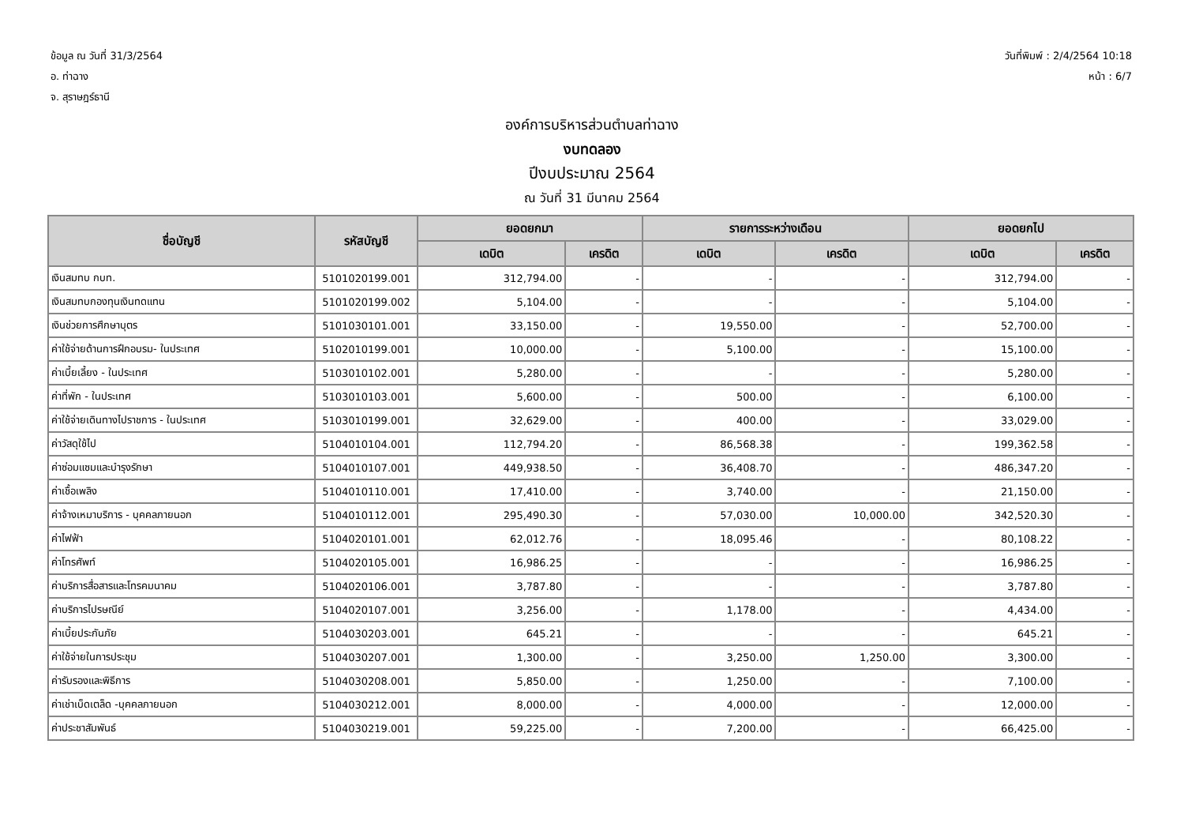ข้อมูล ณ วันที่ 31/3/2564
อ. ท่าฉาง
จ. สุราษฎร์ธานี
วันที่พิมพ์ : 2/4/2564 10:18
หน้า : 6/7
องค์การบริหารส่วนตำบลท่าฉาง
งบทดลอง
ปีงบประมาณ 2564
ณ วันที่ 31 มีนาคม 2564
| ชื่อบัญชี | รหัสบัญชี | ยอดยกมา | | รายการระหว่างเดือน | | ยอดยกไป | |
| --- | --- | --- | --- | --- | --- | --- | --- |
| | | เดบิต | เครดิต | เดบิต | เครดิต | เดบิต | เครดิต |
| เงินสมทบ กบท. | 5101020199.001 | 312,794.00 | - | - | - | 312,794.00 | - |
| เงินสมทบกองทุนเงินทดแทน | 5101020199.002 | 5,104.00 | - | - | - | 5,104.00 | - |
| เงินช่วยการศึกษาบุตร | 5101030101.001 | 33,150.00 | - | 19,550.00 | - | 52,700.00 | - |
| ค่าใช้จ่ายด้านการฝึกอบรม- ในประเทศ | 5102010199.001 | 10,000.00 | - | 5,100.00 | - | 15,100.00 | - |
| ค่าเบี้ยเลี้ยง - ในประเทศ | 5103010102.001 | 5,280.00 | - | - | - | 5,280.00 | - |
| ค่าที่พัก - ในประเทศ | 5103010103.001 | 5,600.00 | - | 500.00 | - | 6,100.00 | - |
| ค่าใช้จ่ายเดินทางไปราชการ - ในประเทศ | 5103010199.001 | 32,629.00 | - | 400.00 | - | 33,029.00 | - |
| ค่าวัสดุใช้ไป | 5104010104.001 | 112,794.20 | - | 86,568.38 | - | 199,362.58 | - |
| ค่าซ่อมแซมและบำรุงรักษา | 5104010107.001 | 449,938.50 | - | 36,408.70 | - | 486,347.20 | - |
| ค่าเชื้อเพลิง | 5104010110.001 | 17,410.00 | - | 3,740.00 | - | 21,150.00 | - |
| ค่าจ้างเหมาบริการ - บุคคลภายนอก | 5104010112.001 | 295,490.30 | - | 57,030.00 | 10,000.00 | 342,520.30 | - |
| ค่าไฟฟ้า | 5104020101.001 | 62,012.76 | - | 18,095.46 | - | 80,108.22 | - |
| ค่าโทรศัพท์ | 5104020105.001 | 16,986.25 | - | - | - | 16,986.25 | - |
| ค่าบริการสื่อสารและโทรคมนาคม | 5104020106.001 | 3,787.80 | - | - | - | 3,787.80 | - |
| ค่าบริการไปรษณีย์ | 5104020107.001 | 3,256.00 | - | 1,178.00 | - | 4,434.00 | - |
| ค่าเบี้ยประกันภัย | 5104030203.001 | 645.21 | - | - | - | 645.21 | - |
| ค่าใช้จ่ายในการประชุม | 5104030207.001 | 1,300.00 | - | 3,250.00 | 1,250.00 | 3,300.00 | - |
| ค่ารับรองและพิธีการ | 5104030208.001 | 5,850.00 | - | 1,250.00 | - | 7,100.00 | - |
| ค่าเช่าเบ็ดเตล็ด -บุคคลภายนอก | 5104030212.001 | 8,000.00 | - | 4,000.00 | - | 12,000.00 | - |
| ค่าประชาสัมพันธ์ | 5104030219.001 | 59,225.00 | - | 7,200.00 | - | 66,425.00 | - |